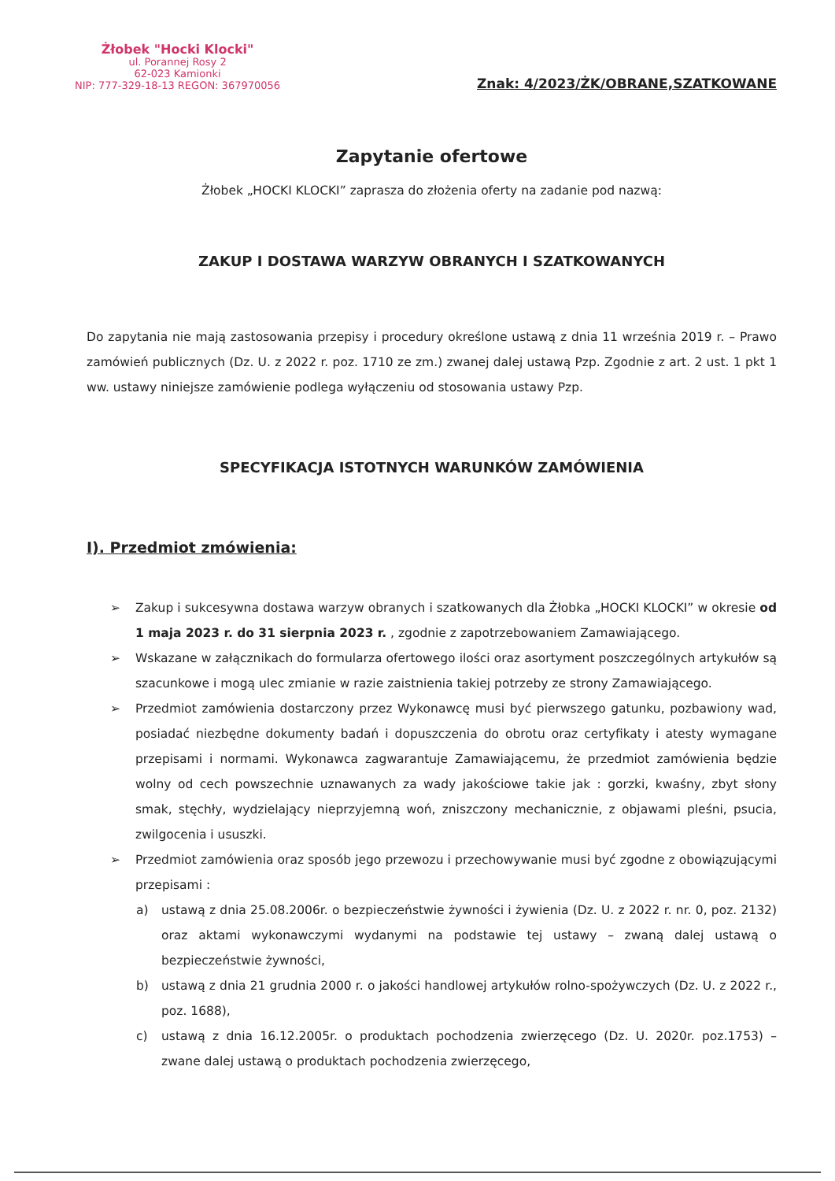Żłobek "Hocki Klocki"
ul. Porannej Rosy 2
62-023 Kamionki
NIP: 777-329-18-13 REGON: 367970056
Znak: 4/2023/ŻK/OBRANE,SZATKOWANE
Zapytanie ofertowe
Żłobek „HOCKI KLOCKI” zaprasza do złożenia oferty na zadanie pod nazwą:
ZAKUP I DOSTAWA WARZYW OBRANYCH I SZATKOWANYCH
Do zapytania nie mają zastosowania przepisy i procedury określone ustawą z dnia 11 września 2019 r. – Prawo zamówień publicznych (Dz. U. z 2022 r. poz. 1710 ze zm.) zwanej dalej ustawą Pzp. Zgodnie z art. 2 ust. 1 pkt 1 ww. ustawy niniejsze zamówienie podlega wyłączeniu od stosowania ustawy Pzp.
SPECYFIKACJA ISTOTNYCH WARUNKÓW ZAMÓWIENIA
I). Przedmiot zmówienia:
➢ Zakup i sukcesywna dostawa warzyw obranych i szatkowanych dla Żłobka „HOCKI KLOCKI” w okresie od 1 maja 2023 r. do 31 sierpnia 2023 r. , zgodnie z zapotrzebowaniem Zamawiającego.
➢ Wskazane w załącznikach do formularza ofertowego ilości oraz asortyment poszczególnych artykułów są szacunkowe i mogą ulec zmianie w razie zaistnienia takiej potrzeby ze strony Zamawiającego.
➢ Przedmiot zamówienia dostarczony przez Wykonawcę musi być pierwszego gatunku, pozbawiony wad, posiadać niezbędne dokumenty badań i dopuszczenia do obrotu oraz certyfikaty i atesty wymagane przepisami i normami. Wykonawca zagwarantuje Zamawiającemu, że przedmiot zamówienia będzie wolny od cech powszechnie uznawanych za wady jakościowe takie jak : gorzki, kwaśny, zbyt słony smak, stęchły, wydzielający nieprzyjemną woń, zniszczony mechanicznie, z objawami pleśni, psucia, zwilgocenia i ususzki.
➢ Przedmiot zamówienia oraz sposób jego przewozu i przechowywanie musi być zgodne z obowiązującymi przepisami :
a) ustawą z dnia 25.08.2006r. o bezpieczeństwie żywności i żywienia (Dz. U. z 2022 r. nr. 0, poz. 2132) oraz aktami wykonawczymi wydanymi na podstawie tej ustawy – zwaną dalej ustawą o bezpieczeństwie żywności,
b) ustawą z dnia 21 grudnia 2000 r. o jakości handlowej artykułów rolno-spożywczych (Dz. U. z 2022 r., poz. 1688),
c) ustawą z dnia 16.12.2005r. o produktach pochodzenia zwierzęcego (Dz. U. 2020r. poz.1753) – zwane dalej ustawą o produktach pochodzenia zwierzęcego,